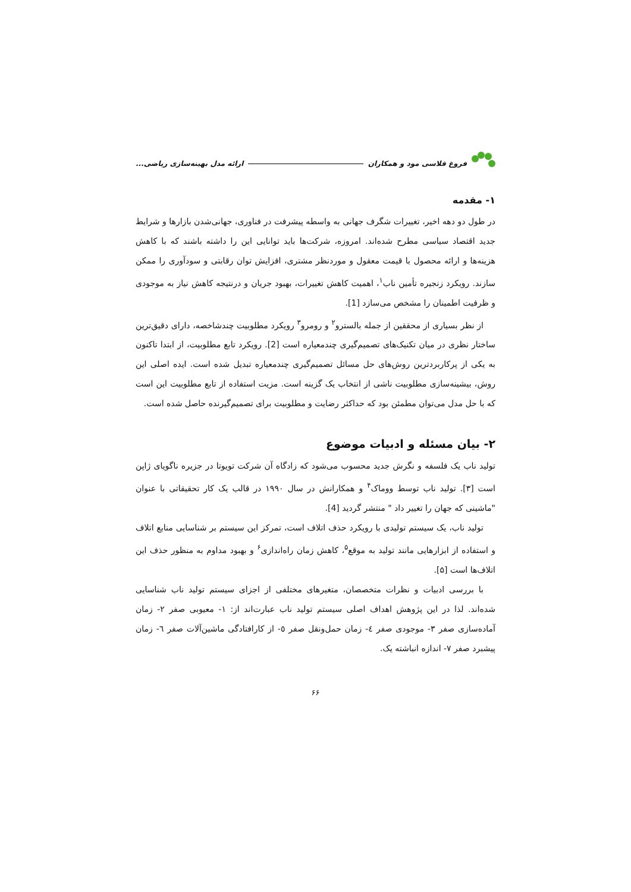فروغ قلاسی مود و همکاران ارائه مدل بهینه‌سازی ریاضی...
۱- مقدمه
در طول دو دهه اخیر، تغییرات شگرف جهانی به واسطه پیشرفت در فناوری، جهانی‌شدن بازارها و شرایط جدید اقتصاد سیاسی مطرح شده‌اند. امروزه، شرکت‌ها باید توانایی این را داشته باشند که با کاهش هزینه‌ها و ارائه محصول با قیمت معقول و موردنظر مشتری، افزایش توان رقابتی و سودآوری را ممکن سازند. رویکرد زنجیره تأمین ناب<sup>۱</sup>، اهمیت کاهش تغییرات، بهبود جریان و درنتیجه کاهش نیاز به موجودی و ظرفیت اطمینان را مشخص می‌سازد [1].
از نظر بسیاری از محققین از جمله بالسترو<sup>۲</sup> و رومرو<sup>۳</sup> رویکرد مطلوبیت چندشاخصه، دارای دقیق‌ترین ساختار نظری در میان تکنیک‌های تصمیم‌گیری چندمعیاره است [2]. رویکرد تابع مطلوبیت، از ابتدا تاکنون به یکی از پرکاربردترین روش‌های حل مسائل تصمیم‌گیری چندمعیاره تبدیل شده است. ایده اصلی این روش، بیشینه‌سازی مطلوبیت ناشی از انتخاب یک گزینه است. مزیت استفاده از تابع مطلوبیت این است که با حل مدل می‌توان مطمئن بود که حداکثر رضایت و مطلوبیت برای تصمیم‌گیرنده حاصل شده است.
۲- بیان مسئله و ادبیات موضوع
تولید ناب یک فلسفه و نگرش جدید محسوب می‌شود که زادگاه آن شرکت تویوتا در جزیره ناگویای ژاپن است [۳]. تولید ناب توسط ووماک<sup>۴</sup> و همکارانش در سال ۱۹۹۰ در قالب یک کار تحقیقاتی با عنوان "ماشینی که جهان را تغییر داد " منتشر گردید [4].
تولید ناب، یک سیستم تولیدی با رویکرد حذف اتلاف است، تمرکز این سیستم بر شناسایی منابع اتلاف و استفاده از ابزارهایی مانند تولید به موقع<sup>۵</sup>، کاهش زمان راه‌اندازی<sup>۶</sup> و بهبود مداوم به منظور حذف این اتلاف‌ها است [۵].
با بررسی ادبیات و نظرات متخصصان، متغیرهای مختلفی از اجزای سیستم تولید ناب شناسایی شده‌اند. لذا در این پژوهش اهداف اصلی سیستم تولید ناب عبارت‌اند از: ۱- معیوبی صفر ۲- زمان آماده‌سازی صفر ۳- موجودی صفر ٤- زمان حمل‌ونقل صفر ٥- از کارافتادگی ماشین‌آلات صفر ٦- زمان پیشبرد صفر ۷- اندازه انباشته یک.
۶۶